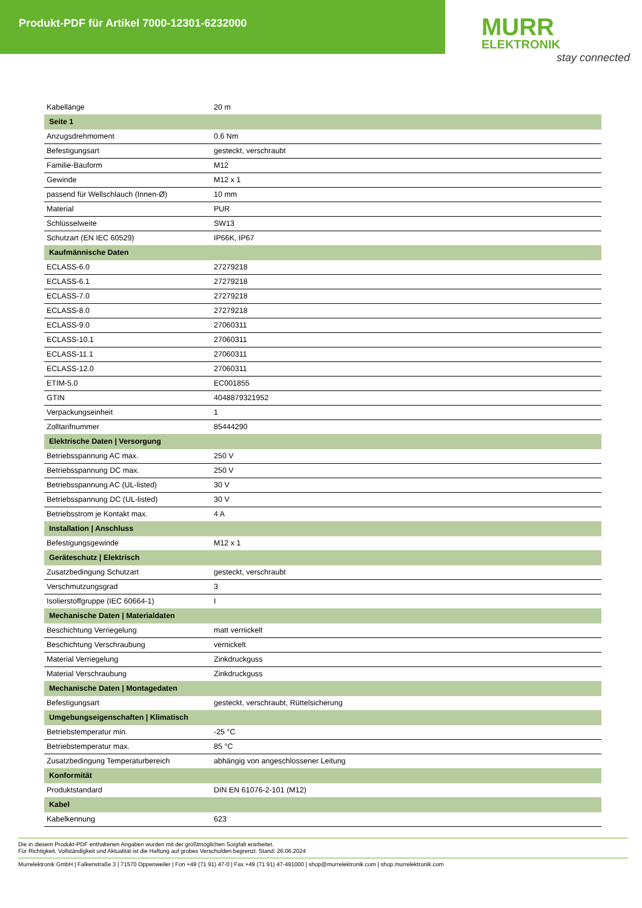Produkt-PDF für Artikel 7000-12301-6232000
MURR
ELEKTRONIK
stay connected
| Kabellänge | 20 m |
| Seite 1 | |
| Anzugsdrehmoment | 0,6 Nm |
| Befestigungsart | gesteckt, verschraubt |
| Familie-Bauform | M12 |
| Gewinde | M12 x 1 |
| passend für Wellschlauch (Innen-Ø) | 10 mm |
| Material | PUR |
| Schlüsselweite | SW13 |
| Schutzart (EN IEC 60529) | IP66K, IP67 |
| Kaufmännische Daten | |
| ECLASS-6.0 | 27279218 |
| ECLASS-6.1 | 27279218 |
| ECLASS-7.0 | 27279218 |
| ECLASS-8.0 | 27279218 |
| ECLASS-9.0 | 27060311 |
| ECLASS-10.1 | 27060311 |
| ECLASS-11.1 | 27060311 |
| ECLASS-12.0 | 27060311 |
| ETIM-5.0 | EC001855 |
| GTIN | 4048879321952 |
| Verpackungseinheit | 1 |
| Zolltarifnummer | 85444290 |
| Elektrische Daten / Versorgung | |
| Betriebsspannung AC max. | 250 V |
| Betriebsspannung DC max. | 250 V |
| Betriebsspannung AC (UL-listed) | 30 V |
| Betriebsspannung DC (UL-listed) | 30 V |
| Betriebsstrom je Kontakt max. | 4 A |
| Installation / Anschluss | |
| Befestigungsgewinde | M12 x 1 |
| Geräteschutz / Elektrisch | |
| Zusatzbedingung Schutzart | gesteckt, verschraubt |
| Verschmutzungsgrad | 3 |
| Isolierstoffgruppe (IEC 60664-1) | I |
| Mechanische Daten / Materialdaten | |
| Beschichtung Verriegelung | matt vernickelt |
| Beschichtung Verschraubung | vernickelt |
| Material Verriegelung | Zinkdruckguss |
| Material Verschraubung | Zinkdruckguss |
| Mechanische Daten / Montagedaten | |
| Befestigungsart | gesteckt, verschraubt, Rüttelsicherung |
| Umgebungseigenschaften / Klimatisch | |
| Betriebstemperatur min. | -25 °C |
| Betriebstemperatur max. | 85 °C |
| Zusatzbedingung Temperaturbereich | abhängig von angeschlossener Leitung |
| Konformität | |
| Produktstandard | DIN EN 61076-2-101 (M12) |
| Kabel | |
| Kabelkennung | 623 |
Die in diesem Produkt-PDF enthaltenen Angaben wurden mit der größtmöglichen Sorgfalt erarbeitet.
Für Richtigkeit, Vollständigkeit und Aktualität ist die Haftung auf grobes Verschulden begrenzt. Stand: 26.06.2024
Murrelektronik GmbH | Falkenstraße 3 | 71570 Oppenweiler | Fon +49 (71 91) 47-0 | Fax +49 (71 91) 47-491000 | shop@murrelektronik.com | shop.murrelektronik.com